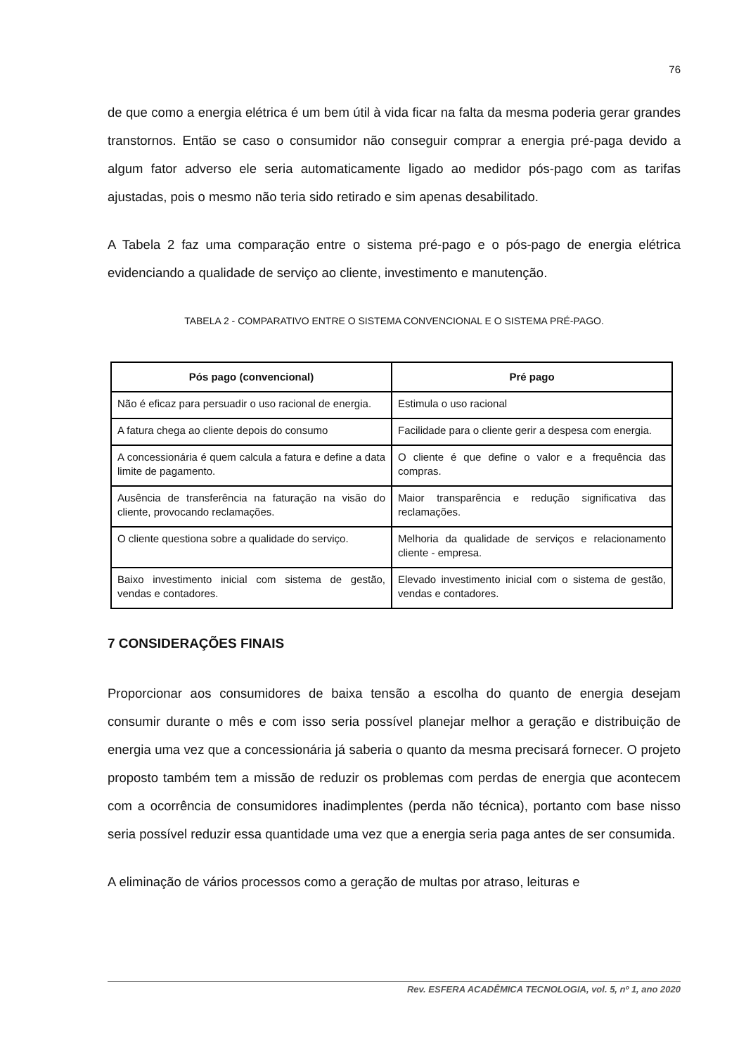76
de que como a energia elétrica é um bem útil à vida ficar na falta da mesma poderia gerar grandes transtornos. Então se caso o consumidor não conseguir comprar a energia pré-paga devido a algum fator adverso ele seria automaticamente ligado ao medidor pós-pago com as tarifas ajustadas, pois o mesmo não teria sido retirado e sim apenas desabilitado.
A Tabela 2 faz uma comparação entre o sistema pré-pago e o pós-pago de energia elétrica evidenciando a qualidade de serviço ao cliente, investimento e manutenção.
TABELA 2 - COMPARATIVO ENTRE O SISTEMA CONVENCIONAL E O SISTEMA PRÉ-PAGO.
| Pós pago (convencional) | Pré pago |
| --- | --- |
| Não é eficaz para persuadir o uso racional de energia. | Estimula o uso racional |
| A fatura chega ao cliente depois do consumo | Facilidade para o cliente gerir a despesa com energia. |
| A concessionária é quem calcula a fatura e define a data limite de pagamento. | O cliente é que define o valor e a frequência das compras. |
| Ausência de transferência na faturação na visão do cliente, provocando reclamações. | Maior transparência e redução significativa das reclamações. |
| O cliente questiona sobre a qualidade do serviço. | Melhoria da qualidade de serviços e relacionamento cliente - empresa. |
| Baixo investimento inicial com sistema de gestão, vendas e contadores. | Elevado investimento inicial com o sistema de gestão, vendas e contadores. |
7 CONSIDERAÇÕES FINAIS
Proporcionar aos consumidores de baixa tensão a escolha do quanto de energia desejam consumir durante o mês e com isso seria possível planejar melhor a geração e distribuição de energia uma vez que a concessionária já saberia o quanto da mesma precisará fornecer. O projeto proposto também tem a missão de reduzir os problemas com perdas de energia que acontecem com a ocorrência de consumidores inadimplentes (perda não técnica), portanto com base nisso seria possível reduzir essa quantidade uma vez que a energia seria paga antes de ser consumida.
A eliminação de vários processos como a geração de multas por atraso, leituras e
Rev. ESFERA ACADÊMICA TECNOLOGIA, vol. 5, nº 1, ano 2020